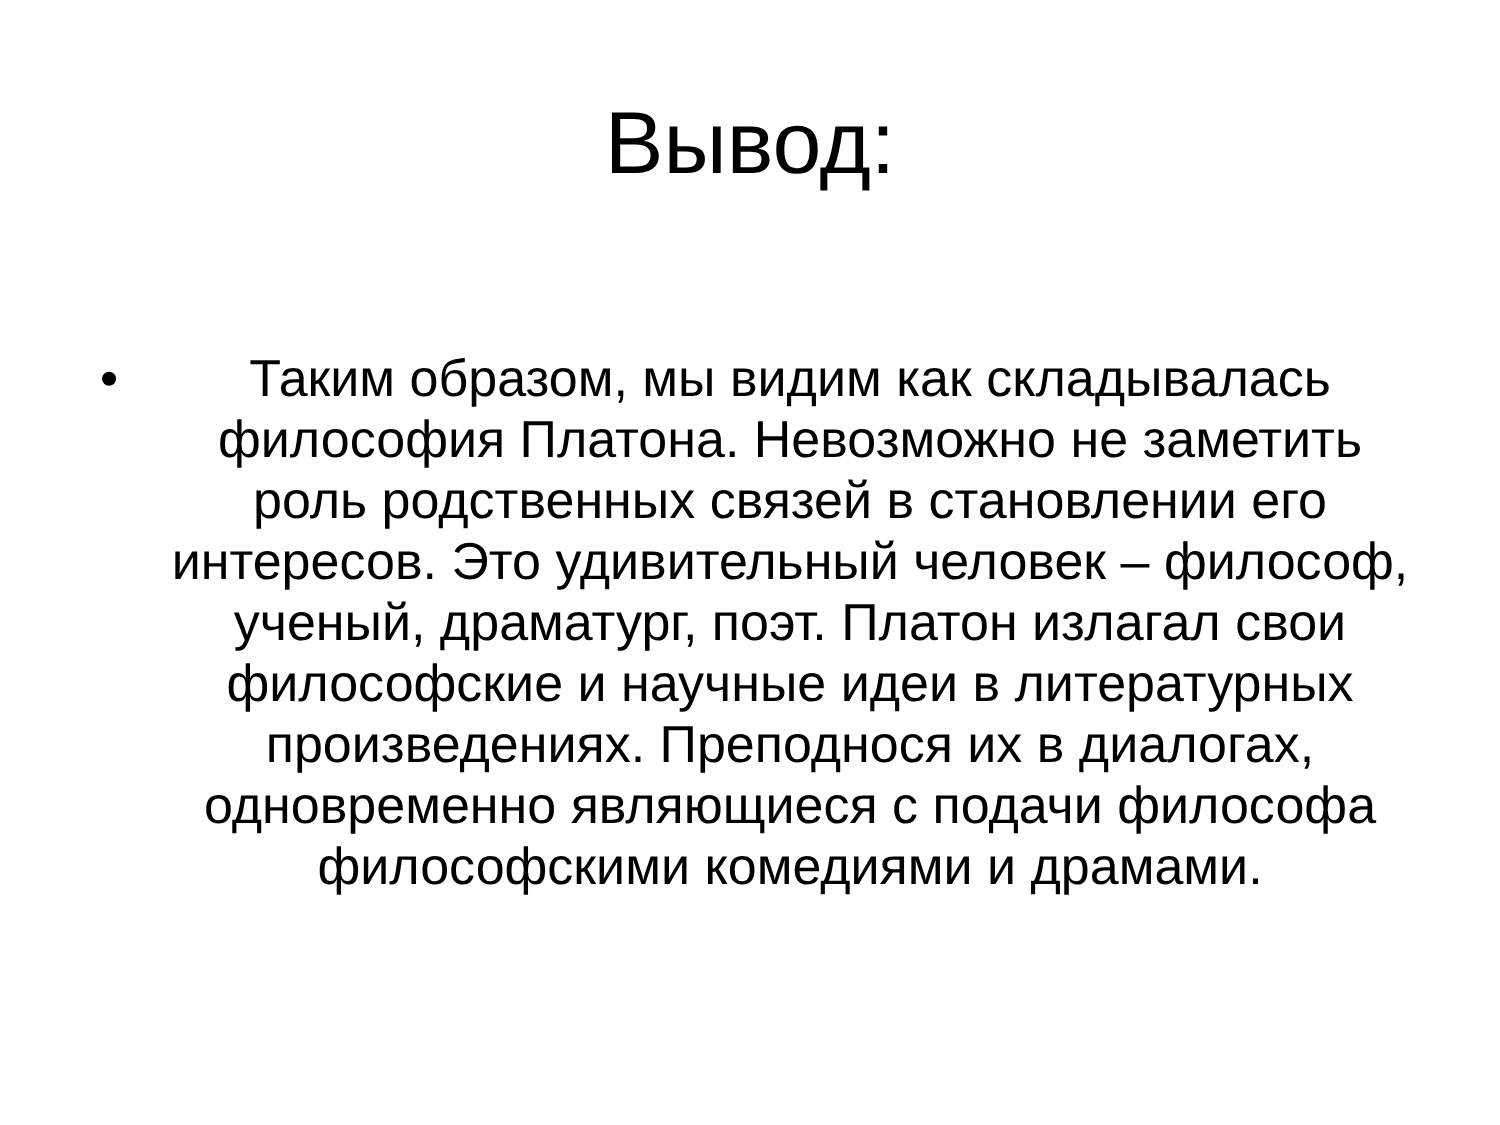Вывод:
• Таким образом, мы видим как складывалась философия Платона. Невозможно не заметить роль родственных связей в становлении его интересов. Это удивительный человек – философ, ученый, драматург, поэт. Платон излагал свои философские и научные идеи в литературных произведениях. Преподнося их в диалогах, одновременно являющиеся с подачи философа философскими комедиями и драмами.